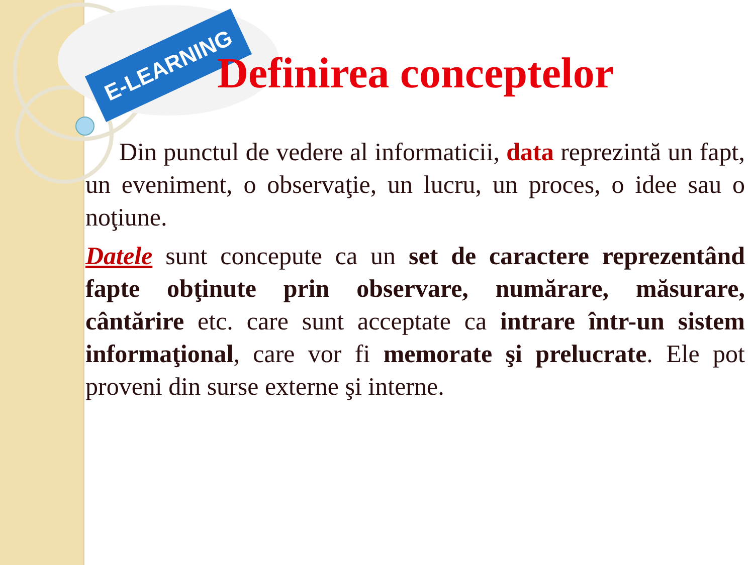E-LEARNING
Definirea conceptelor
Din punctul de vedere al informaticii, data reprezintă un fapt, un eveniment, o observaţie, un lucru, un proces, o idee sau o noţiune.
Datele sunt concepute ca un set de caractere reprezentând fapte obţinute prin observare, numărare, măsurare, cântărire etc. care sunt acceptate ca intrare într-un sistem informaţional, care vor fi memorate şi prelucrate. Ele pot proveni din surse externe şi interne.